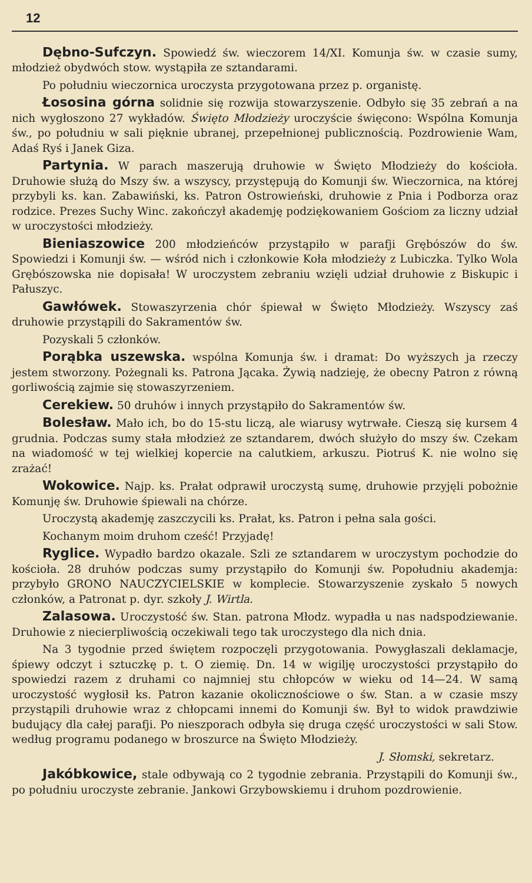12
Dębno-Sufczyn. Spowiedź św. wieczorem 14/XI. Komunja św. w czasie sumy, młodzież obydwóch stow. wystąpiła ze sztandarami.
Po południu wieczornica uroczysta przygotowana przez p. organistę.
Łososina górna solidnie się rozwija stowarzyszenie. Odbyło się 35 zebrań a na nich wygłoszono 27 wykładów. Święto Młodzieży uroczyście święcono: Wspólna Komunja św., po południu w sali pięknie ubranej, przepełnionej publicznością. Pozdrowienie Wam, Adaś Ryś i Janek Giza.
Partynia. W parach maszerują druhowie w Święto Młodzieży do kościoła. Druhowie służą do Mszy św. a wszyscy, przystępują do Komunji św. Wieczornica, na której przybyli ks. kan. Zabawiński, ks. Patron Ostrowieński, druhowie z Pnia i Podborza oraz rodzice. Prezes Suchy Winc. zakończył akademję podziękowaniem Gościom za liczny udział w uroczystości młodzieży.
Bieniaszowice 200 młodzieńców przystąpiło w parafji Grębószów do św. Spowiedzi i Komunji św. — wśród nich i członkowie Koła młodzieży z Lubiczka. Tylko Wola Grębószowska nie dopisała! W uroczystem zebraniu wzięli udział druhowie z Biskupic i Pałuszyc.
Gawłówek. Stowaszyrzenia chór śpiewał w Święto Młodzieży. Wszyscy zaś druhowie przystąpili do Sakramentów św.
Pozyskali 5 członków.
Porąbka uszewska. wspólna Komunja św. i dramat: Do wyższych ja rzeczy jestem stworzony. Pożegnali ks. Patrona Jącaka. Żywią nadzieję, że obecny Patron z równą gorliwością zajmie się stowaszyrzeniem.
Cerekiew. 50 druhów i innych przystąpiło do Sakramentów św.
Bolesław. Mało ich, bo do 15-stu liczą, ale wiarusy wytrwałe. Cieszą się kursem 4 grudnia. Podczas sumy stała młodzież ze sztandarem, dwóch służyło do mszy św. Czekam na wiadomość w tej wielkiej kopercie na calutkiem, arkuszu. Piotruś K. nie wolno się zrażać!
Wokowice. Najp. ks. Prałat odprawił uroczystą sumę, druhowie przyjęli pobożnie Komunję św. Druhowie śpiewali na chórze.
Uroczystą akademję zaszczycili ks. Prałat, ks. Patron i pełna sala gości.
Kochanym moim druhom cześć! Przyjadę!
Ryglice. Wypadło bardzo okazale. Szli ze sztandarem w uroczystym pochodzie do kościoła. 28 druhów podczas sumy przystąpiło do Komunji św. Popołudniu akademja: przybyło GRONO NAUCZYCIELSKIE w komplecie. Stowarzyszenie zyskało 5 nowych członków, a Patronat p. dyr. szkoły J. Wirtla.
Zalasowa. Uroczystość św. Stan. patrona Młodz. wypadła u nas nadspodziewanie. Druhowie z niecierpliwością oczekiwali tego tak uroczystego dla nich dnia.
Na 3 tygodnie przed świętem rozpoczęli przygotowania. Powygłaszali deklamacje, śpiewy odczyt i sztuczkę p. t. O ziemię. Dn. 14 w wigilję uroczystości przystąpiło do spowiedzi razem z druhami co najmniej stu chłopców w wieku od 14—24. W samą uroczystość wygłosił ks. Patron kazanie okolicznościowe o św. Stan. a w czasie mszy przystąpili druhowie wraz z chłopcami innemi do Komunji św. Był to widok prawdziwie budujący dla całej parafji. Po nieszporach odbyła się druga część uroczystości w sali Stow. według programu podanego w broszurce na Święto Młodzieży.
J. Słomski, sekretarz.
Jakóbkowice, stale odbywają co 2 tygodnie zebrania. Przystąpili do Komunji św., po południu uroczyste zebranie. Jankowi Grzybowskiemu i druhom pozdrowienie.